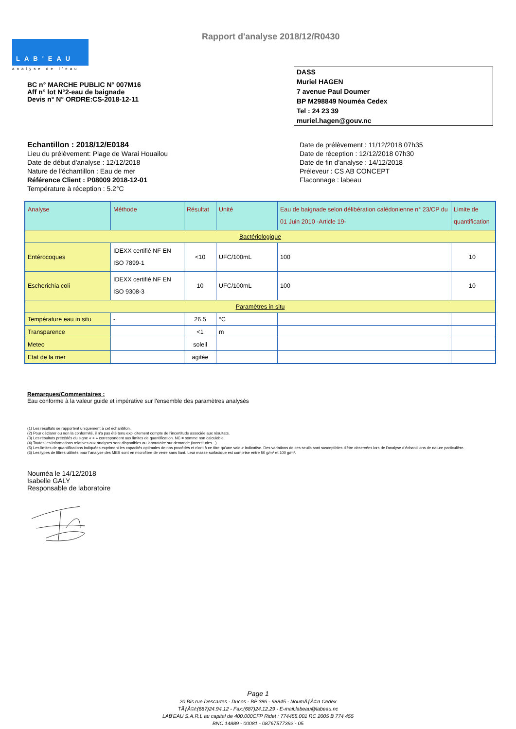LAB'EAU
analyse de l'eau
Rapport d'analyse 2018/12/R0430
BC n° MARCHE PUBLIC N° 007M16
Aff n° lot N°2-eau de baignade
Devis n° N° ORDRE:CS-2018-12-11
DASS
Muriel HAGEN
7 avenue Paul Doumer
BP M298849 Nouméa Cedex
Tel : 24 23 39
muriel.hagen@gouv.nc
Echantillon : 2018/12/E0184
Lieu du prélèvement: Plage de Warai Houailou
Date de début d'analyse : 12/12/2018
Nature de l'échantillon : Eau de mer
Référence Client : P08009 2018-12-01
Température à réception : 5.2°C
Date de prélèvement : 11/12/2018 07h35
Date de réception : 12/12/2018 07h30
Date de fin d'analyse : 14/12/2018
Préleveur : CS AB CONCEPT
Flaconnage : labeau
| Analyse | Méthode | Résultat | Unité | Eau de baignade selon délibération calédonienne n° 23/CP du 01 Juin 2010 -Article 19- | Limite de quantification |
| --- | --- | --- | --- | --- | --- |
| Bactériologique | | | | | |
| Entérocoques | IDEXX certifié NF EN ISO 7899-1 | <10 | UFC/100mL | 100 | 10 |
| Escherichia coli | IDEXX certifié NF EN ISO 9308-3 | 10 | UFC/100mL | 100 | 10 |
| Paramètres in situ | | | | | |
| Température eau in situ | - | 26.5 | °C | | |
| Transparence | | <1 | m | | |
| Meteo | | soleil | | | |
| Etat de la mer | | agitée | | | |
Remarques/Commentaires :
Eau conforme à la valeur guide et impérative sur l'ensemble des paramètres analysés
(1) Les résultats se rapportent uniquement à cet échantillon.
(2) Pour déclarer ou non la conformité, il n'a pas été tenu explicitement compte de l'incertitude associée aux résultats.
(3) Les résultats précédés du signe « < » correspondent aux limites de quantification. NC = somme non calculable.
(4) Toutes les informations relatives aux analyses sont disponibles au laboratoire sur demande (incertitudes...)
(5) Les limites de quantifications indiquées expriment les capacités optimales de nos procédés et n'ont à ce titre qu'une valeur indicative. Des variations de ces seuils sont susceptibles d'être observées lors de l'analyse d'échantillons de nature particulière.
(6) Les types de filtres utilisés pour l'analyse des MES sont en microfibre de verre sans liant. Leur masse surfacique est comprise entre 50 g/m² et 100 g/m².
Nouméa le 14/12/2018
Isabelle GALY
Responsable de laboratoire
Page 1
20 Bis rue Descartes - Ducos - BP 386 - 98845 - NoumÃƒÂ©a Cedex
TÃƒÂ©l:(687)24.94.12 - Fax:(687)24.12.29 - E-mail:labeau@labeau.nc
LAB'EAU S.A.R.L au capital de 400.000CFP Ridet : 774455.001 RC 2005 B 774 455
BNC 14889 - 00081 - 08767577392 - 05